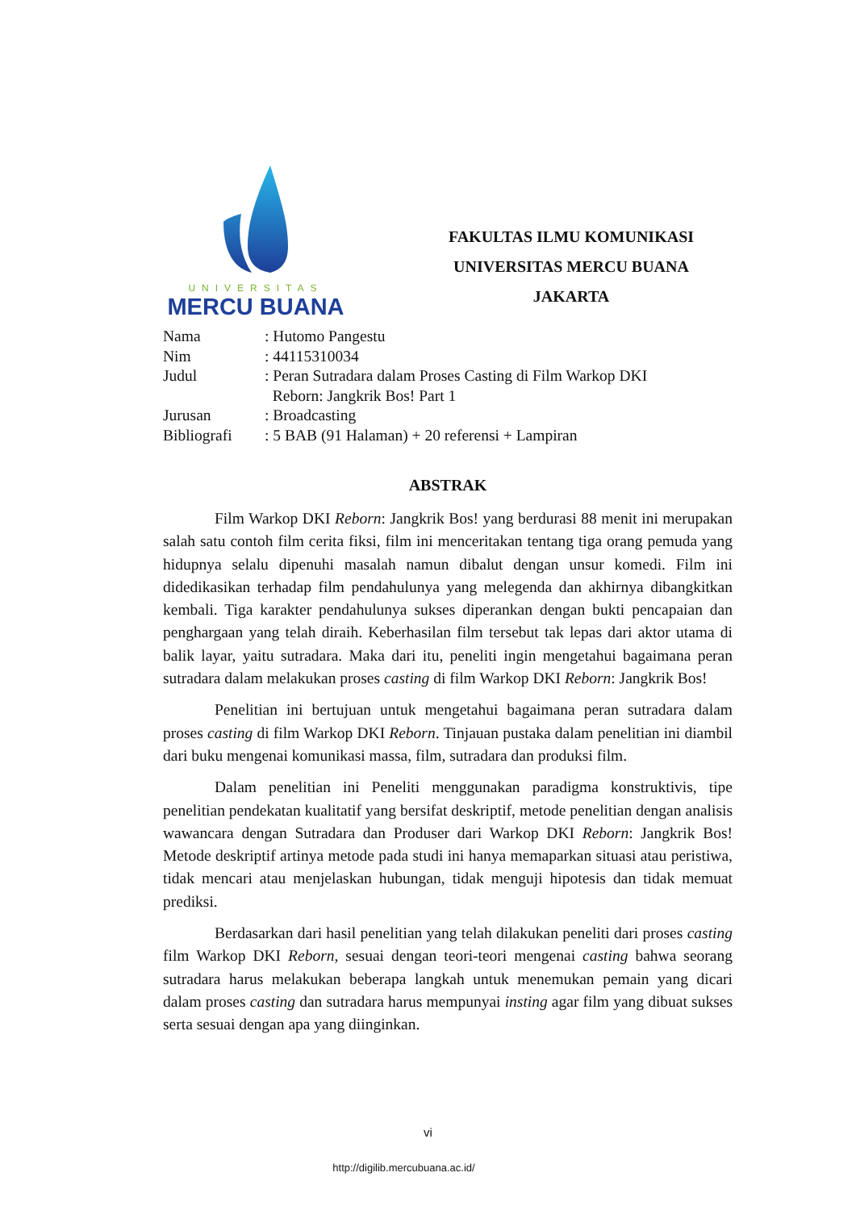UNIVERSITAS
MERCU BUANA
FAKULTAS ILMU KOMUNIKASI
UNIVERSITAS MERCU BUANA
JAKARTA
| Nama | : Hutomo Pangestu |
| Nim | : 44115310034 |
| Judul | : Peran Sutradara dalam Proses Casting di Film Warkop DKI Reborn: Jangkrik Bos! Part 1 |
| Jurusan | : Broadcasting |
| Bibliografi | : 5 BAB (91 Halaman) + 20 referensi + Lampiran |
ABSTRAK
Film Warkop DKI Reborn: Jangkrik Bos! yang berdurasi 88 menit ini merupakan salah satu contoh film cerita fiksi, film ini menceritakan tentang tiga orang pemuda yang hidupnya selalu dipenuhi masalah namun dibalut dengan unsur komedi. Film ini didedikasikan terhadap film pendahulunya yang melegenda dan akhirnya dibangkitkan kembali. Tiga karakter pendahulunya sukses diperankan dengan bukti pencapaian dan penghargaan yang telah diraih. Keberhasilan film tersebut tak lepas dari aktor utama di balik layar, yaitu sutradara. Maka dari itu, peneliti ingin mengetahui bagaimana peran sutradara dalam melakukan proses casting di film Warkop DKI Reborn: Jangkrik Bos!
Penelitian ini bertujuan untuk mengetahui bagaimana peran sutradara dalam proses casting di film Warkop DKI Reborn. Tinjauan pustaka dalam penelitian ini diambil dari buku mengenai komunikasi massa, film, sutradara dan produksi film.
Dalam penelitian ini Peneliti menggunakan paradigma konstruktivis, tipe penelitian pendekatan kualitatif yang bersifat deskriptif, metode penelitian dengan analisis wawancara dengan Sutradara dan Produser dari Warkop DKI Reborn: Jangkrik Bos! Metode deskriptif artinya metode pada studi ini hanya memaparkan situasi atau peristiwa, tidak mencari atau menjelaskan hubungan, tidak menguji hipotesis dan tidak memuat prediksi.
Berdasarkan dari hasil penelitian yang telah dilakukan peneliti dari proses casting film Warkop DKI Reborn, sesuai dengan teori-teori mengenai casting bahwa seorang sutradara harus melakukan beberapa langkah untuk menemukan pemain yang dicari dalam proses casting dan sutradara harus mempunyai insting agar film yang dibuat sukses serta sesuai dengan apa yang diinginkan.
vi
http://digilib.mercubuana.ac.id/